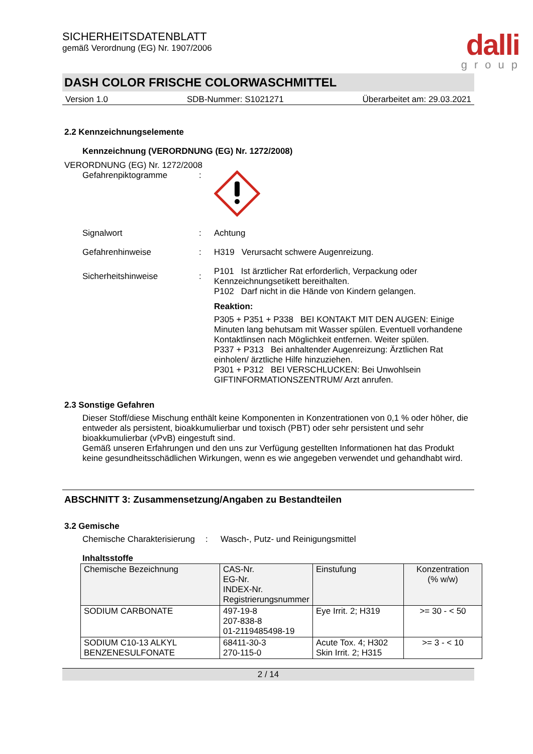dalli
group
SICHERHEITSDATENBLATT
gemäß Verordnung (EG) Nr. 1907/2006
DASH COLOR FRISCHE COLORWASCHMITTEL
Version 1.0 SDB-Nummer: S1021271 Überarbeitet am: 29.03.2021
2.2 Kennzeichnungselemente
Kennzeichnung (VERORDNUNG (EG) Nr. 1272/2008)
VERORDNUNG (EG) Nr. 1272/2008
Gefahrenpiktogramme :
Signalwort :
Achtung
Gefahrenhinweise :
H319 Verursacht schwere Augenreizung.
Sicherheitshinweise :
P101 Ist ärztlicher Rat erforderlich, Verpackung oder Kennzeichnungsetikett bereithalten.
P102 Darf nicht in die Hände von Kindern gelangen.
Reaktion:
P305 + P351 + P338 BEI KONTAKT MIT DEN AUGEN: Einige Minuten lang behutsam mit Wasser spülen. Eventuell vorhandene Kontaktlinsen nach Möglichkeit entfernen. Weiter spülen.
P337 + P313 Bei anhaltender Augenreizung: Ärztlichen Rat einholen/ ärztliche Hilfe hinzuziehen.
P301 + P312 BEI VERSCHLUCKEN: Bei Unwohlsein GIFTINFORMATIONSZENTRUM/ Arzt anrufen.
2.3 Sonstige Gefahren
Dieser Stoff/diese Mischung enthält keine Komponenten in Konzentrationen von 0,1 % oder höher, die entweder als persistent, bioakkumulierbar und toxisch (PBT) oder sehr persistent und sehr bioakkumulierbar (vPvB) eingestuft sind.
Gemäß unseren Erfahrungen und den uns zur Verfügung gestellten Informationen hat das Produkt keine gesundheitsschädlichen Wirkungen, wenn es wie angegeben verwendet und gehandhabt wird.
ABSCHNITT 3: Zusammensetzung/Angaben zu Bestandteilen
3.2 Gemische
Chemische Charakterisierung
:
Wasch-, Putz- und Reinigungsmittel
Inhaltsstoffe
| Chemische Bezeichnung | CAS-Nr. EG-Nr. INDEX-Nr. Registrierungsnummer | Einstufung | Konzentration (% w/w) |
| --- | --- | --- | --- |
| SODIUM CARBONATE | 497-19-8 207-838-8 01-2119485498-19 | Eye Irrit. 2; H319 | >= 30 - < 50 |
| SODIUM C10-13 ALKYL BENZENESULFONATE | 68411-30-3 270-115-0 | Acute Tox. 4; H302 Skin Irrit. 2; H315 | >= 3 - < 10 |
2 / 14